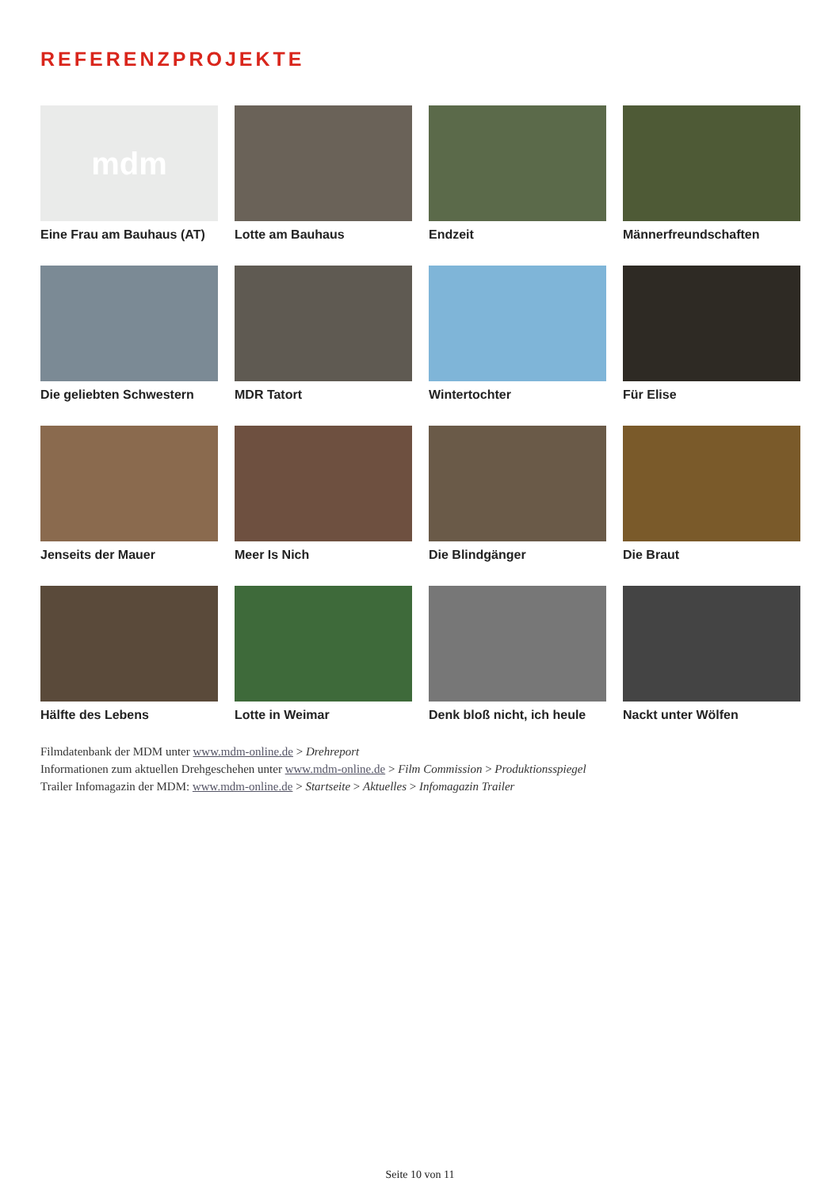REFERENZPROJEKTE
mdm
Eine Frau am Bauhaus (AT)
Lotte am Bauhaus
Endzeit
Männerfreundschaften
Die geliebten Schwestern
MDR Tatort
Wintertochter
Für Elise
Jenseits der Mauer
Meer Is Nich
Die Blindgänger
Die Braut
Hälfte des Lebens
Lotte in Weimar
Denk bloß nicht, ich heule
Nackt unter Wölfen
Filmdatenbank der MDM unter www.mdm-online.de > Drehreport
Informationen zum aktuellen Drehgeschehen unter www.mdm-online.de > Film Commission > Produktionsspiegel
Trailer Infomagazin der MDM: www.mdm-online.de > Startseite > Aktuelles > Infomagazin Trailer
Seite 10 von 11